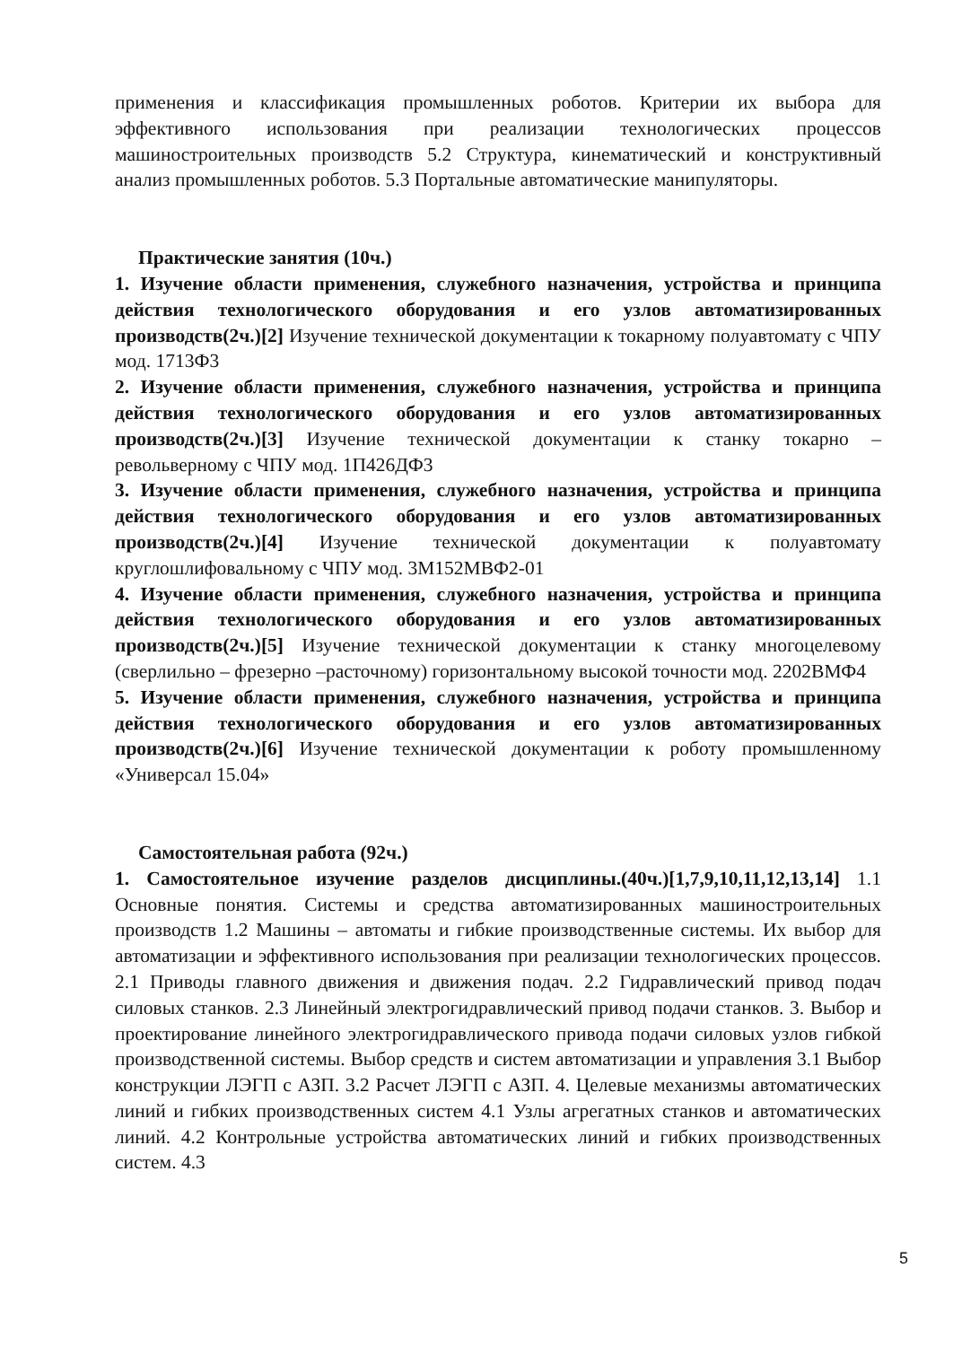применения и классификация промышленных роботов. Критерии их выбора для эффективного использования при реализации технологических процессов машиностроительных производств 5.2 Структура, кинематический и конструктивный анализ промышленных роботов. 5.3 Портальные автоматические манипуляторы.
Практические занятия (10ч.)
1. Изучение области применения, служебного назначения, устройства и принципа действия технологического оборудования и его узлов автоматизированных производств(2ч.)[2] Изучение технической документации к токарному полуавтомату с ЧПУ мод. 1713Ф3
2. Изучение области применения, служебного назначения, устройства и принципа действия технологического оборудования и его узлов автоматизированных производств(2ч.)[3] Изучение технической документации к станку токарно – револьверному с ЧПУ мод. 1П426ДФ3
3. Изучение области применения, служебного назначения, устройства и принципа действия технологического оборудования и его узлов автоматизированных производств(2ч.)[4] Изучение технической документации к полуавтомату круглошлифовальному с ЧПУ мод. 3М152МВФ2-01
4. Изучение области применения, служебного назначения, устройства и принципа действия технологического оборудования и его узлов автоматизированных производств(2ч.)[5] Изучение технической документации к станку многоцелевому (сверлильно – фрезерно –расточному) горизонтальному высокой точности мод. 2202ВМФ4
5. Изучение области применения, служебного назначения, устройства и принципа действия технологического оборудования и его узлов автоматизированных производств(2ч.)[6] Изучение технической документации к роботу промышленному «Универсал 15.04»
Самостоятельная работа (92ч.)
1. Самостоятельное изучение разделов дисциплины.(40ч.)[1,7,9,10,11,12,13,14] 1.1 Основные понятия. Системы и средства автоматизированных машиностроительных производств 1.2 Машины – автоматы и гибкие производственные системы. Их выбор для автоматизации и эффективного использования при реализации технологических процессов. 2.1 Приводы главного движения и движения подач. 2.2 Гидравлический привод подач силовых станков. 2.3 Линейный электрогидравлический привод подачи станков. 3. Выбор и проектирование линейного электрогидравлического привода подачи силовых узлов гибкой производственной системы. Выбор средств и систем автоматизации и управления 3.1 Выбор конструкции ЛЭГП с АЗП. 3.2 Расчет ЛЭГП с АЗП. 4. Целевые механизмы автоматических линий и гибких производственных систем 4.1 Узлы агрегатных станков и автоматических линий. 4.2 Контрольные устройства автоматических линий и гибких производственных систем. 4.3
5